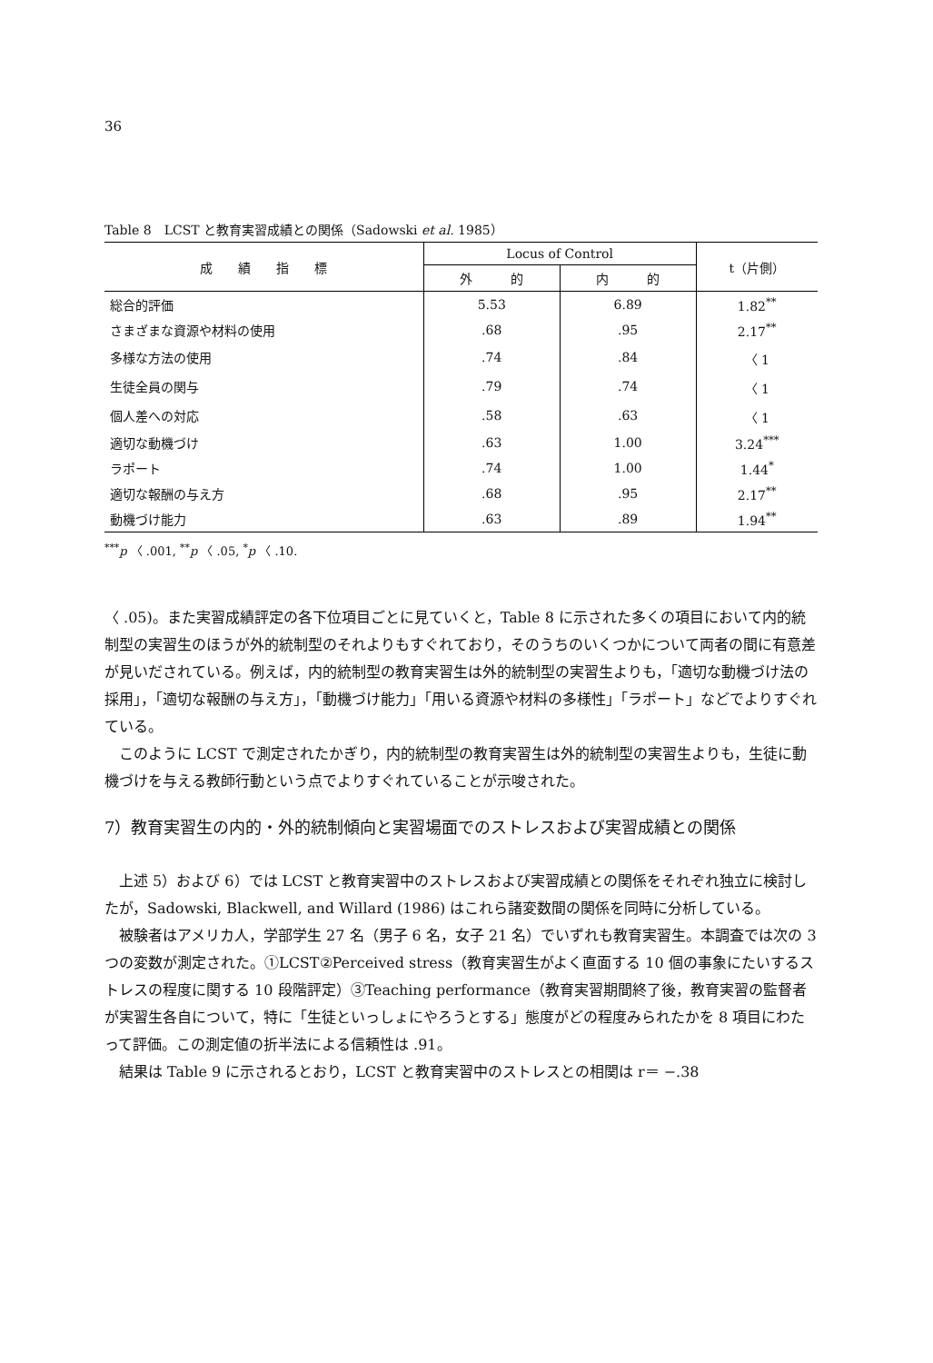36
Table 8　LCST と教育実習成績との関係（Sadowski et al. 1985）
| 成 績 指 標 | Locus of Control | | t（片側） |
| --- | --- | --- | --- |
| | 外 的 | 内 的 | |
| 総合的評価 | 5.53 | 6.89 | 1.82<sup>**</sup> |
| さまざまな資源や材料の使用 | .68 | .95 | 2.17<sup>**</sup> |
| 多様な方法の使用 | .74 | .84 | 〈 1 |
| 生徒全員の関与 | .79 | .74 | 〈 1 |
| 個人差への対応 | .58 | .63 | 〈 1 |
| 適切な動機づけ | .63 | 1.00 | 3.24<sup>***</sup> |
| ラポート | .74 | 1.00 | 1.44<sup>*</sup> |
| 適切な報酬の与え方 | .68 | .95 | 2.17<sup>**</sup> |
| 動機づけ能力 | .63 | .89 | 1.94<sup>**</sup> |
<sup>***</sup> p 〈 .001, <sup>**</sup>p 〈 .05, <sup>*</sup>p 〈 .10.
〈 .05)。また実習成績評定の各下位項目ごとに見ていくと，Table 8 に示された多くの項目において内的統制型の実習生のほうが外的統制型のそれよりもすぐれており，そのうちのいくつかについて両者の間に有意差が見いだされている。例えば，内的統制型の教育実習生は外的統制型の実習生よりも，「適切な動機づけ法の採用」，「適切な報酬の与え方」，「動機づけ能力」「用いる資源や材料の多様性」「ラポート」などでよりすぐれている。
このように LCST で測定されたかぎり，内的統制型の教育実習生は外的統制型の実習生よりも，生徒に動機づけを与える教師行動という点でよりすぐれていることが示唆された。
7）教育実習生の内的・外的統制傾向と実習場面でのストレスおよび実習成績との関係
上述 5）および 6）では LCST と教育実習中のストレスおよび実習成績との関係をそれぞれ独立に検討したが，Sadowski, Blackwell, and Willard (1986) はこれら諸変数間の関係を同時に分析している。
被験者はアメリカ人，学部学生 27 名（男子 6 名，女子 21 名）でいずれも教育実習生。本調査では次の 3 つの変数が測定された。①LCST②Perceived stress（教育実習生がよく直面する 10 個の事象にたいするストレスの程度に関する 10 段階評定）③Teaching performance（教育実習期間終了後，教育実習の監督者が実習生各自について，特に「生徒といっしょにやろうとする」態度がどの程度みられたかを 8 項目にわたって評価。この測定値の折半法による信頼性は .91。
結果は Table 9 に示されるとおり，LCST と教育実習中のストレスとの相関は r＝ −.38